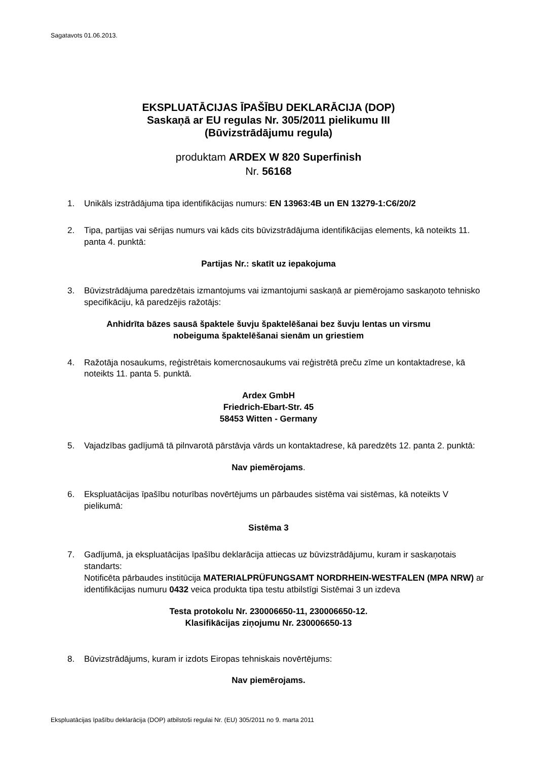Sagatavots 01.06.2013.
EKSPLUATĀCIJAS ĪPAŠĪBU DEKLARĀCIJA (DOP)
Saskaņā ar EU regulas Nr. 305/2011 pielikumu III
(Būvizstrādājumu regula)
produktam ARDEX W 820 Superfinish
Nr. 56168
1. Unikāls izstrādājuma tipa identifikācijas numurs: EN 13963:4B un EN 13279-1:C6/20/2
2. Tipa, partijas vai sērijas numurs vai kāds cits būvizstrādājuma identifikācijas elements, kā noteikts 11. panta 4. punktā:
Partijas Nr.: skatīt uz iepakojuma
3. Būvizstrādājuma paredzētais izmantojums vai izmantojumi saskaņā ar piemērojamo saskaņoto tehnisko specifikāciju, kā paredzējis ražotājs:
Anhidrīta bāzes sausā špaktele šuvju špaktelēšanai bez šuvju lentas un virsmu
nobeiguma špaktelēšanai sienām un griestiem
4. Ražotāja nosaukums, reģistrētais komercnosaukums vai reģistrētā preču zīme un kontaktadrese, kā noteikts 11. panta 5. punktā.
Ardex GmbH
Friedrich-Ebart-Str. 45
58453 Witten - Germany
5. Vajadzības gadījumā tā pilnvarotā pārstāvja vārds un kontaktadrese, kā paredzēts 12. panta 2. punktā:
Nav piemērojams.
6. Ekspluatācijas īpašību noturības novērtējums un pārbaudes sistēma vai sistēmas, kā noteikts V pielikumā:
Sistēma 3
7. Gadījumā, ja ekspluatācijas īpašību deklarācija attiecas uz būvizstrādājumu, kuram ir saskaņotais standarts:
Notificēta pārbaudes institūcija MATERIALPRÜFUNGSAMT NORDRHEIN-WESTFALEN (MPA NRW) ar identifikācijas numuru 0432 veica produkta tipa testu atbilstīgi Sistēmai 3 un izdeva
Testa protokolu Nr. 230006650-11, 230006650-12.
Klasifikācijas ziņojumu Nr. 230006650-13
8. Būvizstrādājums, kuram ir izdots Eiropas tehniskais novērtējums:
Nav piemērojams.
Ekspluatācijas īpašību deklarācija (DOP) atbilstoši regulai Nr. (EU) 305/2011 no 9. marta 2011